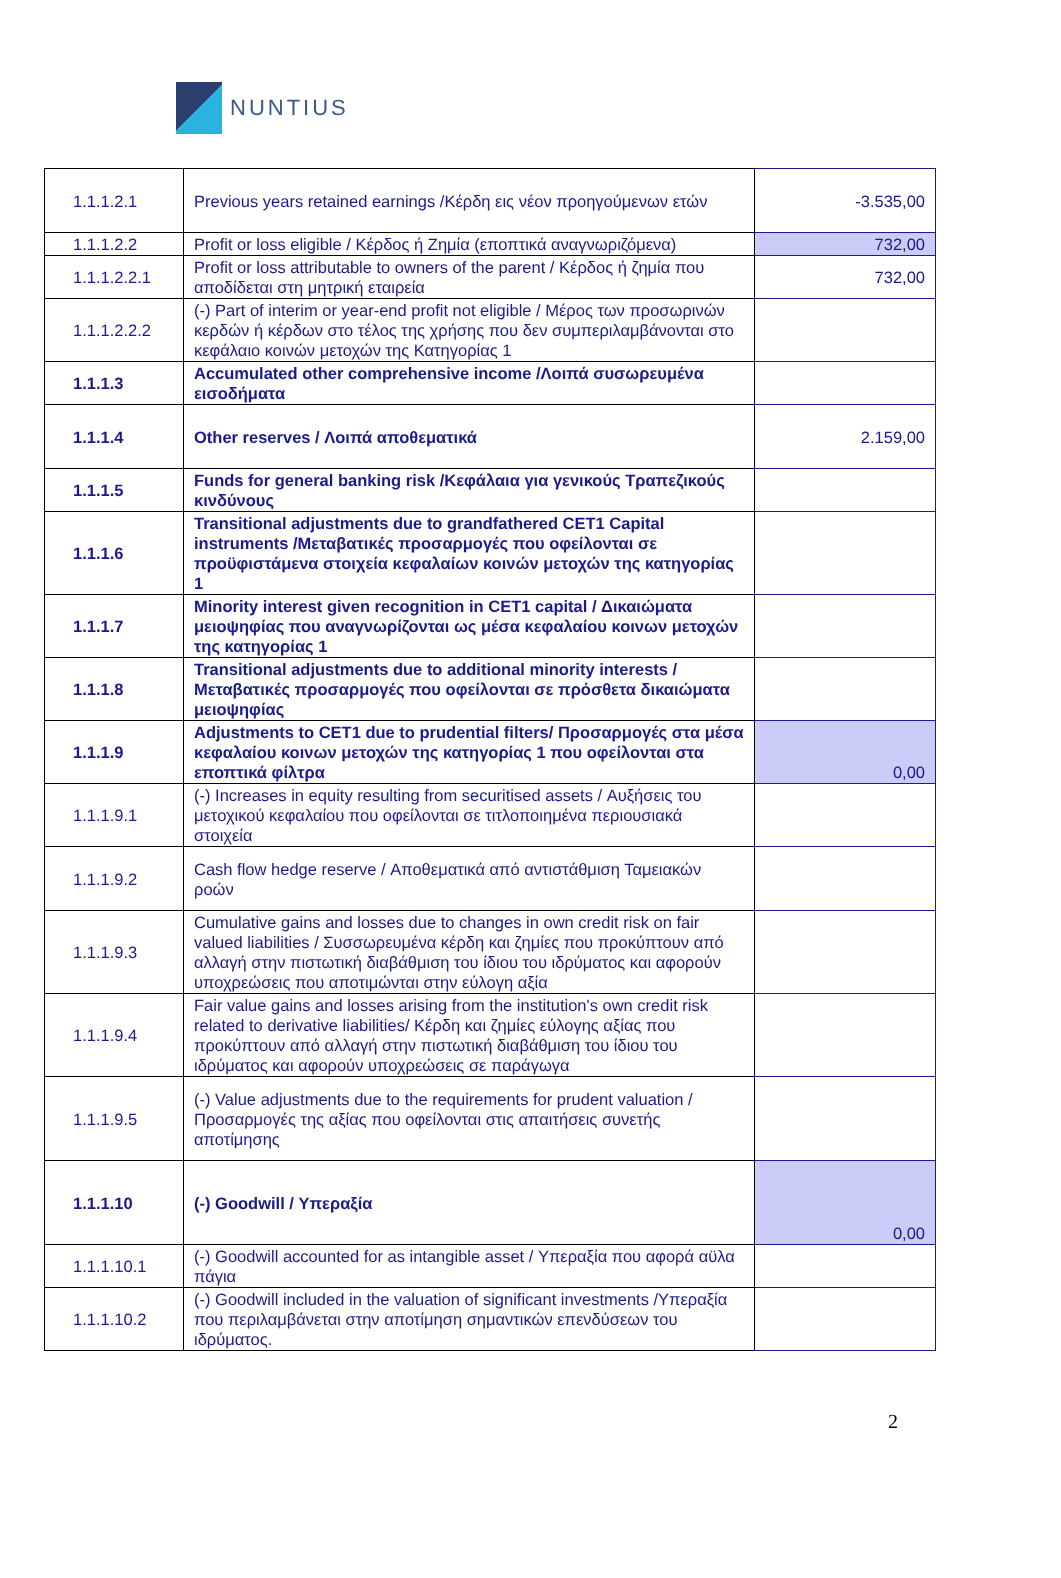NUNTIUS
| 1.1.1.2.1 | Previous years retained earnings /Κέρδη εις νέον προηγούμενων ετών | -3.535,00 |
| 1.1.1.2.2 | Profit or loss eligible / Κέρδος ή Ζημία (εποπτικά αναγνωριζόμενα) | 732,00 |
| 1.1.1.2.2.1 | Profit or loss attributable to owners of the parent / Κέρδος ή ζημία που αποδίδεται στη μητρική εταιρεία | 732,00 |
| 1.1.1.2.2.2 | (-) Part of interim or year-end profit not eligible / Μέρος των προσωρινών κερδών ή κέρδων στο τέλος της χρήσης που δεν συμπεριλαμβάνονται στο κεφάλαιο κοινών μετοχών της Κατηγορίας 1 | |
| 1.1.1.3 | Accumulated other comprehensive income /Λοιπά συσωρευμένα εισοδήματα | |
| 1.1.1.4 | Other reserves / Λοιπά αποθεματικά | 2.159,00 |
| 1.1.1.5 | Funds for general banking risk /Κεφάλαια για γενικούς Τραπεζικούς κινδύνους | |
| 1.1.1.6 | Transitional adjustments due to grandfathered CET1 Capital instruments /Μεταβατικές προσαρμογές που οφείλονται σε προϋφιστάμενα στοιχεία κεφαλαίων κοινών μετοχών της κατηγορίας 1 | |
| 1.1.1.7 | Minority interest given recognition in CET1 capital / Δικαιώματα μειοψηφίας που αναγνωρίζονται ως μέσα κεφαλαίου κοινων μετοχών της κατηγορίας 1 | |
| 1.1.1.8 | Transitional adjustments due to additional minority interests / Μεταβατικές προσαρμογές που οφείλονται σε πρόσθετα δικαιώματα μειοψηφίας | |
| 1.1.1.9 | Adjustments to CET1 due to prudential filters/ Προσαρμογές στα μέσα κεφαλαίου κοινων μετοχών της κατηγορίας 1 που οφείλονται στα εποπτικά φίλτρα | 0,00 |
| 1.1.1.9.1 | (-) Increases in equity resulting from securitised assets / Αυξήσεις του μετοχικού κεφαλαίου που οφείλονται σε τιτλοποιημένα περιουσιακά στοιχεία | |
| 1.1.1.9.2 | Cash flow hedge reserve / Αποθεματικά από αντιστάθμιση Ταμειακών ροών | |
| 1.1.1.9.3 | Cumulative gains and losses due to changes in own credit risk on fair valued liabilities / Συσσωρευμένα κέρδη και ζημίες που προκύπτουν από αλλαγή στην πιστωτική διαβάθμιση του ίδιου του ιδρύματος και αφορούν υποχρεώσεις που αποτιμώνται στην εύλογη αξία | |
| 1.1.1.9.4 | Fair value gains and losses arising from the institution's own credit risk related to derivative liabilities/ Κέρδη και ζημίες εύλογης αξίας που προκύπτουν από αλλαγή στην πιστωτική διαβάθμιση του ίδιου του ιδρύματος και αφορούν υποχρεώσεις σε παράγωγα | |
| 1.1.1.9.5 | (-) Value adjustments due to the requirements for prudent valuation /Προσαρμογές της αξίας που οφείλονται στις απαιτήσεις συνετής αποτίμησης | |
| 1.1.1.10 | (-) Goodwill / Υπεραξία | 0,00 |
| 1.1.1.10.1 | (-) Goodwill accounted for as intangible asset / Υπεραξία που αφορά αϋλα πάγια | |
| 1.1.1.10.2 | (-) Goodwill included in the valuation of significant investments /Υπεραξία που περιλαμβάνεται στην αποτίμηση σημαντικών επενδύσεων του ιδρύματος. | |
2